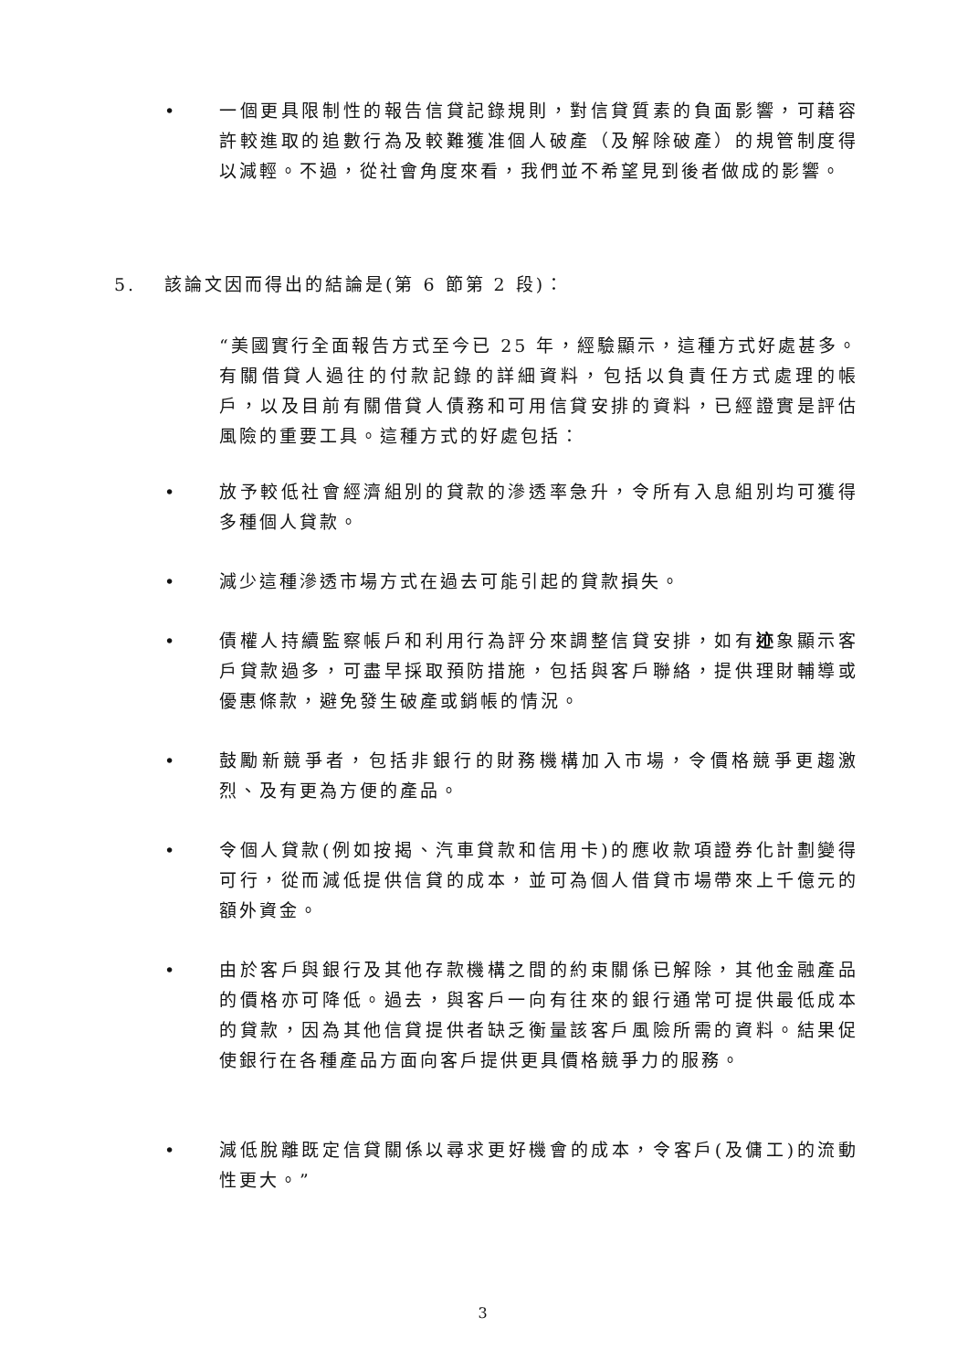• 一個更具限制性的報告信貸記錄規則，對信貸質素的負面影響，可藉容許較進取的追數行為及較難獲准個人破產（及解除破產）的規管制度得以減輕。不過，從社會角度來看，我們並不希望見到後者做成的影響。
5. 該論文因而得出的結論是(第 6 節第 2 段)：
“美國實行全面報告方式至今已 25 年，經驗顯示，這種方式好處甚多。有關借貸人過往的付款記錄的詳細資料，包括以負責任方式處理的帳戶，以及目前有關借貸人債務和可用信貸安排的資料，已經證實是評估風險的重要工具。這種方式的好處包括：
• 放予較低社會經濟組別的貸款的滲透率急升，令所有入息組別均可獲得多種個人貸款。
• 減少這種滲透市場方式在過去可能引起的貸款損失。
• 債權人持續監察帳戶和利用行為評分來調整信貸安排，如有迹象顯示客戶貸款過多，可盡早採取預防措施，包括與客戶聯絡，提供理財輔導或優惠條款，避免發生破產或銷帳的情況。
• 鼓勵新競爭者，包括非銀行的財務機構加入市場，令價格競爭更趨激烈、及有更為方便的產品。
• 令個人貸款(例如按揭、汽車貸款和信用卡)的應收款項證券化計劃變得可行，從而減低提供信貸的成本，並可為個人借貸市場帶來上千億元的額外資金。
• 由於客戶與銀行及其他存款機構之間的約束關係已解除，其他金融產品的價格亦可降低。過去，與客戶一向有往來的銀行通常可提供最低成本的貸款，因為其他信貸提供者缺乏衡量該客戶風險所需的資料。結果促使銀行在各種產品方面向客戶提供更具價格競爭力的服務。
• 減低脫離既定信貸關係以尋求更好機會的成本，令客戶(及傭工)的流動性更大。”
3